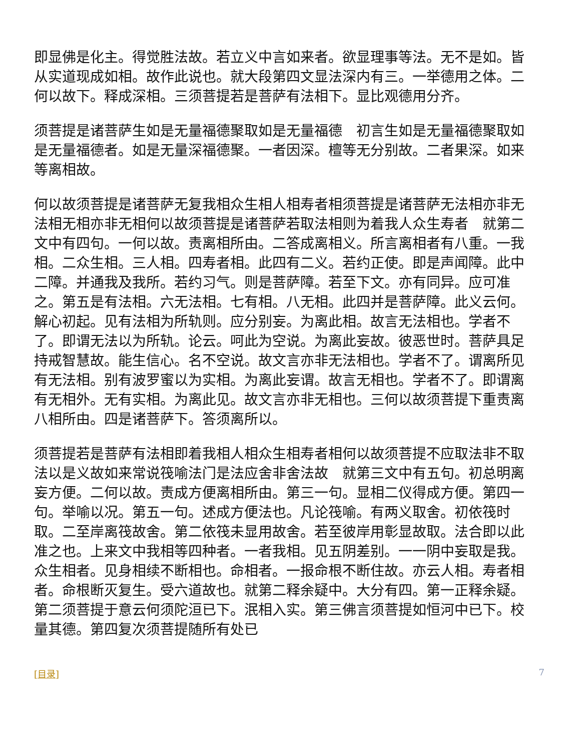即显佛是化主。得觉胜法故。若立义中言如来者。欲显理事等法。无不是如。皆从实道现成如相。故作此说也。就大段第四文显法深内有三。一举德用之体。二何以故下。释成深相。三须菩提若是菩萨有法相下。显比观德用分齐。
须菩提是诸菩萨生如是无量福德聚取如是无量福德　初言生如是无量福德聚取如是无量福德者。如是无量深福德聚。一者因深。檀等无分别故。二者果深。如来等离相故。
何以故须菩提是诸菩萨无复我相众生相人相寿者相须菩提是诸菩萨无法相亦非无法相无相亦非无相何以故须菩提是诸菩萨若取法相则为着我人众生寿者　就第二文中有四句。一何以故。责离相所由。二答成离相义。所言离相者有八重。一我相。二众生相。三人相。四寿者相。此四有二义。若约正使。即是声闻障。此中二障。并通我及我所。若约习气。则是菩萨障。若至下文。亦有同异。应可准之。第五是有法相。六无法相。七有相。八无相。此四并是菩萨障。此义云何。解心初起。见有法相为所轨则。应分别妄。为离此相。故言无法相也。学者不了。即谓无法以为所轨。论云。呵此为空说。为离此妄故。彼恶世时。菩萨具足持戒智慧故。能生信心。名不空说。故文言亦非无法相也。学者不了。谓离所见有无法相。别有波罗蜜以为实相。为离此妄谓。故言无相也。学者不了。即谓离有无相外。无有实相。为离此见。故文言亦非无相也。三何以故须菩提下重责离八相所由。四是诸菩萨下。答须离所以。
须菩提若是菩萨有法相即着我相人相众生相寿者相何以故须菩提不应取法非不取法以是义故如来常说筏喻法门是法应舍非舍法故　就第三文中有五句。初总明离妄方便。二何以故。责成方便离相所由。第三一句。显相二仪得成方便。第四一句。举喻以况。第五一句。述成方便法也。凡论筏喻。有两义取舍。初依筏时取。二至岸离筏故舍。第二依筏未显用故舍。若至彼岸用彰显故取。法合即以此准之也。上来文中我相等四种者。一者我相。见五阴差别。一一阴中妄取是我。众生相者。见身相续不断相也。命相者。一报命根不断住故。亦云人相。寿者相者。命根断灭复生。受六道故也。就第二释余疑中。大分有四。第一正释余疑。第二须菩提于意云何须陀洹已下。泯相入实。第三佛言须菩提如恒河中已下。校量其德。第四复次须菩提随所有处已
[目录] 7